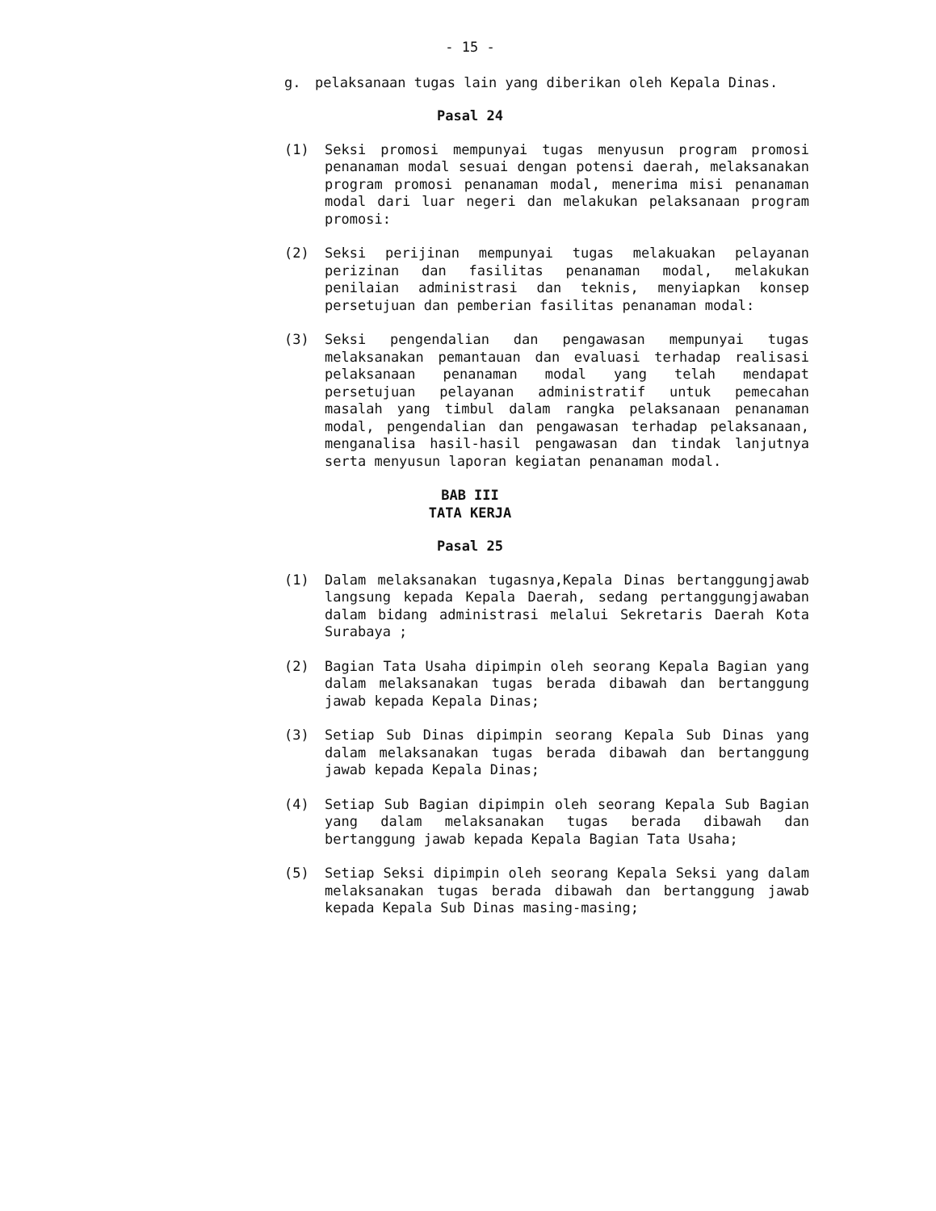- 15 -
g. pelaksanaan tugas lain yang diberikan oleh Kepala Dinas.
Pasal 24
(1) Seksi promosi mempunyai tugas menyusun program promosi penanaman modal sesuai dengan potensi daerah, melaksanakan program promosi penanaman modal, menerima misi penanaman modal dari luar negeri dan melakukan pelaksanaan program promosi:
(2) Seksi perijinan mempunyai tugas melakuakan pelayanan perizinan dan fasilitas penanaman modal, melakukan penilaian administrasi dan teknis, menyiapkan konsep persetujuan dan pemberian fasilitas penanaman modal:
(3) Seksi pengendalian dan pengawasan mempunyai tugas melaksanakan pemantauan dan evaluasi terhadap realisasi pelaksanaan penanaman modal yang telah mendapat persetujuan pelayanan administratif untuk pemecahan masalah yang timbul dalam rangka pelaksanaan penanaman modal, pengendalian dan pengawasan terhadap pelaksanaan, menganalisa hasil-hasil pengawasan dan tindak lanjutnya serta menyusun laporan kegiatan penanaman modal.
BAB III
TATA KERJA
Pasal 25
(1) Dalam melaksanakan tugasnya,Kepala Dinas bertanggungjawab langsung kepada Kepala Daerah, sedang pertanggungjawaban dalam bidang administrasi melalui Sekretaris Daerah Kota Surabaya ;
(2) Bagian Tata Usaha dipimpin oleh seorang Kepala Bagian yang dalam melaksanakan tugas berada dibawah dan bertanggung jawab kepada Kepala Dinas;
(3) Setiap Sub Dinas dipimpin seorang Kepala Sub Dinas yang dalam melaksanakan tugas berada dibawah dan bertanggung jawab kepada Kepala Dinas;
(4) Setiap Sub Bagian dipimpin oleh seorang Kepala Sub Bagian yang dalam melaksanakan tugas berada dibawah dan bertanggung jawab kepada Kepala Bagian Tata Usaha;
(5) Setiap Seksi dipimpin oleh seorang Kepala Seksi yang dalam melaksanakan tugas berada dibawah dan bertanggung jawab kepada Kepala Sub Dinas masing-masing;